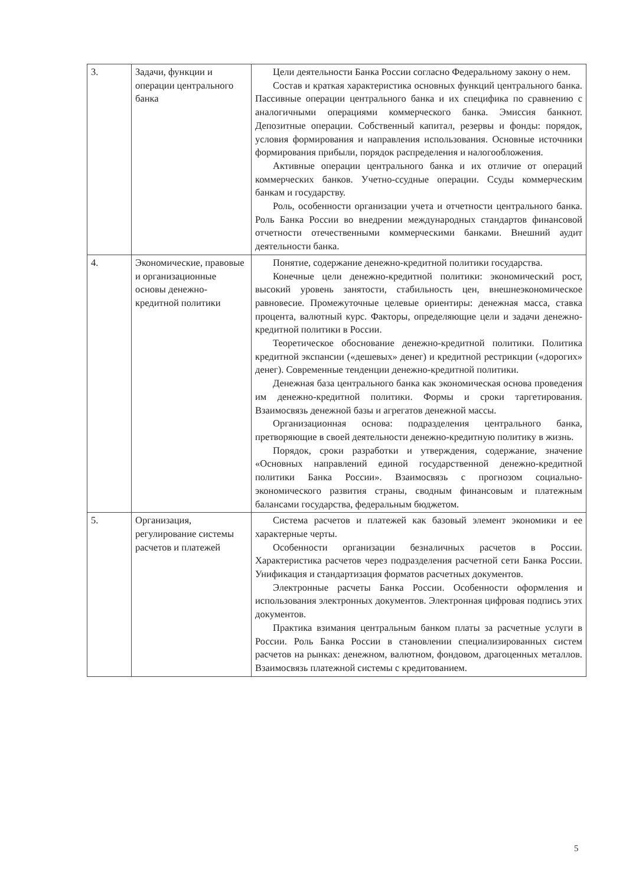| 3. | Задачи, функции и операции центрального банка | Цели деятельности Банка России согласно Федеральному закону о нем. Состав и краткая характеристика основных функций центрального банка. Пассивные операции центрального банка и их специфика по сравнению с аналогичными операциями коммерческого банка. Эмиссия банкнот. Депозитные операции. Собственный капитал, резервы и фонды: порядок, условия формирования и направления использования. Основные источники формирования прибыли, порядок распределения и налогообложения. Активные операции центрального банка и их отличие от операций коммерческих банков. Учетно-ссудные операции. Ссуды коммерческим банкам и государству. Роль, особенности организации учета и отчетности центрального банка. Роль Банка России во внедрении международных стандартов финансовой отчетности отечественными коммерческими банками. Внешний аудит деятельности банка. |
| 4. | Экономические, правовые и организационные основы денежно-кредитной политики | Понятие, содержание денежно-кредитной политики государства. Конечные цели денежно-кредитной политики: экономический рост, высокий уровень занятости, стабильность цен, внешнеэкономическое равновесие. Промежуточные целевые ориентиры: денежная масса, ставка процента, валютный курс. Факторы, определяющие цели и задачи денежно-кредитной политики в России. Теоретическое обоснование денежно-кредитной политики. Политика кредитной экспансии («дешевых» денег) и кредитной рестрикции («дорогих» денег). Современные тенденции денежно-кредитной политики. Денежная база центрального банка как экономическая основа проведения им денежно-кредитной политики. Формы и сроки таргетирования. Взаимосвязь денежной базы и агрегатов денежной массы. Организационная основа: подразделения центрального банка, претворяющие в своей деятельности денежно-кредитную политику в жизнь. Порядок, сроки разработки и утверждения, содержание, значение «Основных направлений единой государственной денежно-кредитной политики Банка России». Взаимосвязь с прогнозом социально-экономического развития страны, сводным финансовым и платежным балансами государства, федеральным бюджетом. |
| 5. | Организация, регулирование системы расчетов и платежей | Система расчетов и платежей как базовый элемент экономики и ее характерные черты. Особенности организации безналичных расчетов в России. Характеристика расчетов через подразделения расчетной сети Банка России. Унификация и стандартизация форматов расчетных документов. Электронные расчеты Банка России. Особенности оформления и использования электронных документов. Электронная цифровая подпись этих документов. Практика взимания центральным банком платы за расчетные услуги в России. Роль Банка России в становлении специализированных систем расчетов на рынках: денежном, валютном, фондовом, драгоценных металлов. Взаимосвязь платежной системы с кредитованием. |
5